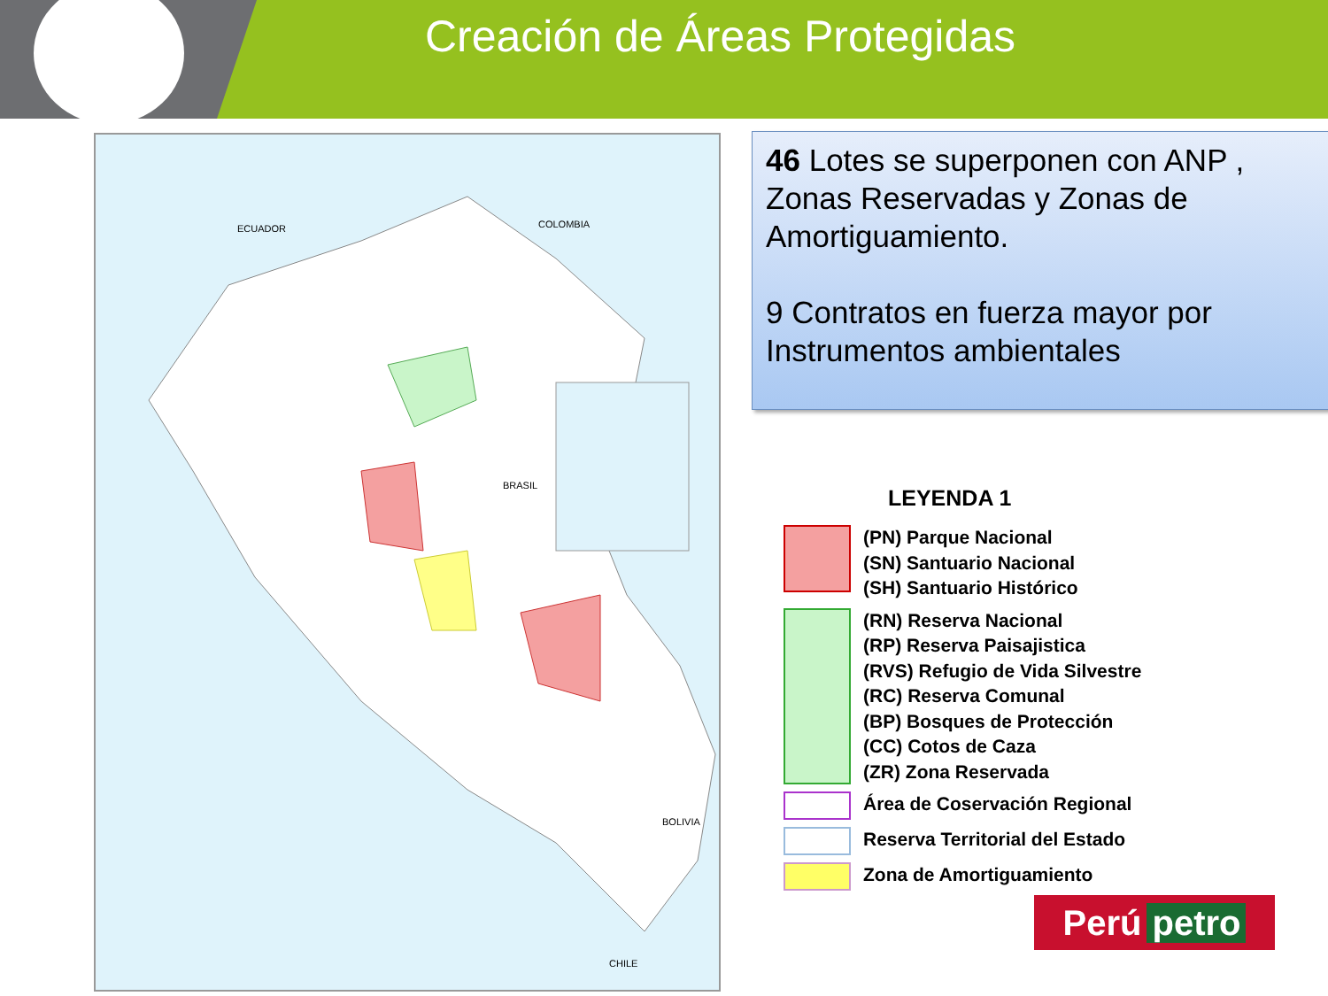Creación de Áreas Protegidas
ECUADOR
COLOMBIA
BRASIL
BOLIVIA
CHILE
46 Lotes se superponen con ANP , Zonas Reservadas y Zonas de Amortiguamiento.
9 Contratos en fuerza mayor por Instrumentos ambientales
LEYENDA 1
(PN) Parque Nacional
(SN) Santuario Nacional
(SH) Santuario Histórico
(RN) Reserva Nacional
(RP) Reserva Paisajistica
(RVS) Refugio de Vida Silvestre
(RC) Reserva Comunal
(BP) Bosques de Protección
(CC) Cotos de Caza
(ZR) Zona Reservada
Área de Coservación Regional
Reserva Territorial del Estado
Zona de Amortiguamiento
Perú petro